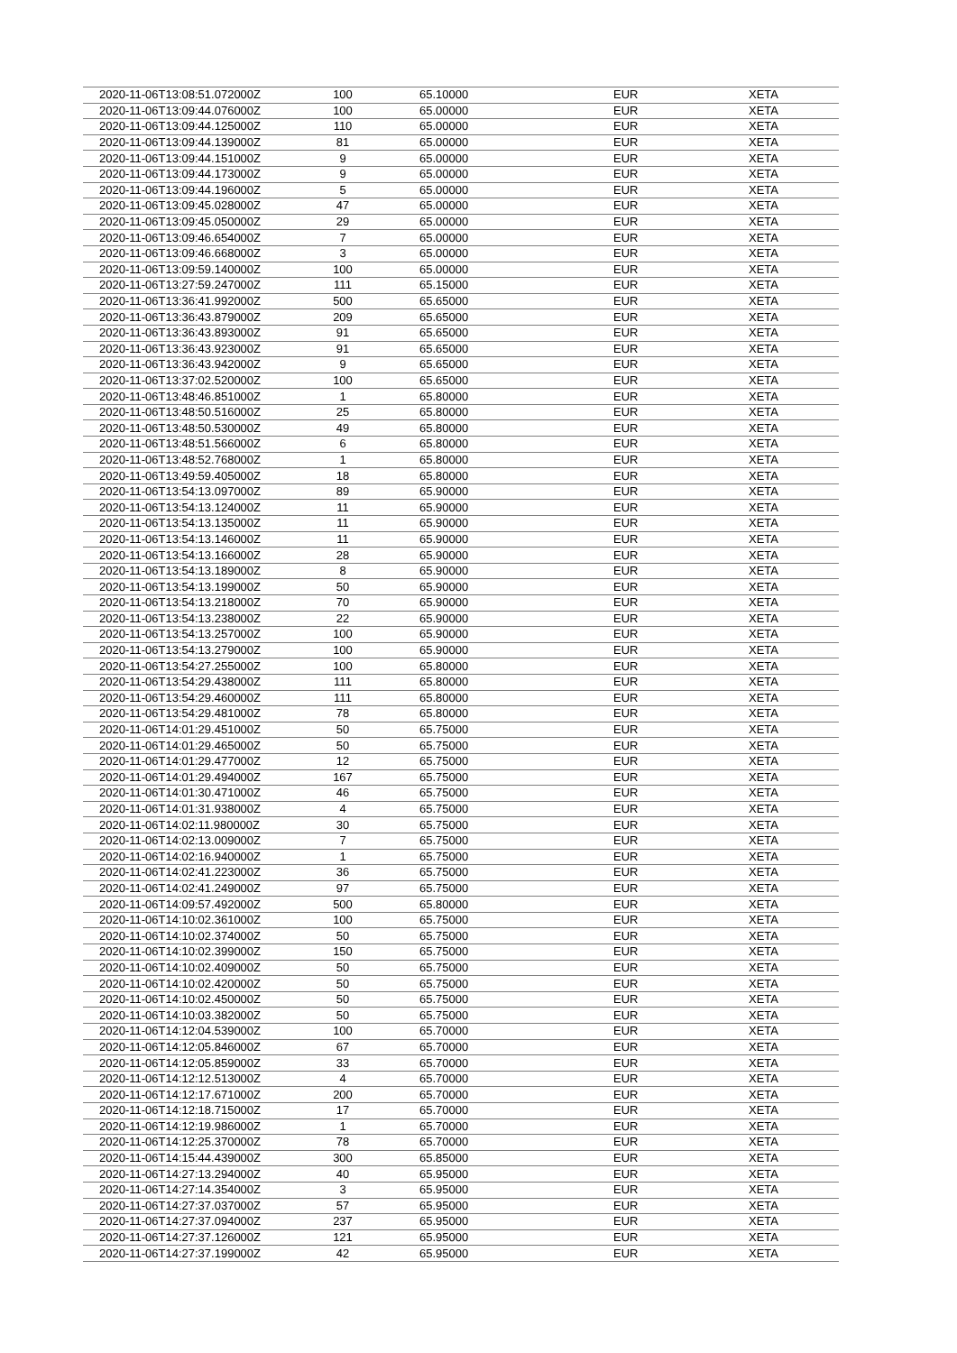| 2020-11-06T13:08:51.072000Z | 100 | 65.10000 | EUR | XETA |
| 2020-11-06T13:09:44.076000Z | 100 | 65.00000 | EUR | XETA |
| 2020-11-06T13:09:44.125000Z | 110 | 65.00000 | EUR | XETA |
| 2020-11-06T13:09:44.139000Z | 81 | 65.00000 | EUR | XETA |
| 2020-11-06T13:09:44.151000Z | 9 | 65.00000 | EUR | XETA |
| 2020-11-06T13:09:44.173000Z | 9 | 65.00000 | EUR | XETA |
| 2020-11-06T13:09:44.196000Z | 5 | 65.00000 | EUR | XETA |
| 2020-11-06T13:09:45.028000Z | 47 | 65.00000 | EUR | XETA |
| 2020-11-06T13:09:45.050000Z | 29 | 65.00000 | EUR | XETA |
| 2020-11-06T13:09:46.654000Z | 7 | 65.00000 | EUR | XETA |
| 2020-11-06T13:09:46.668000Z | 3 | 65.00000 | EUR | XETA |
| 2020-11-06T13:09:59.140000Z | 100 | 65.00000 | EUR | XETA |
| 2020-11-06T13:27:59.247000Z | 111 | 65.15000 | EUR | XETA |
| 2020-11-06T13:36:41.992000Z | 500 | 65.65000 | EUR | XETA |
| 2020-11-06T13:36:43.879000Z | 209 | 65.65000 | EUR | XETA |
| 2020-11-06T13:36:43.893000Z | 91 | 65.65000 | EUR | XETA |
| 2020-11-06T13:36:43.923000Z | 91 | 65.65000 | EUR | XETA |
| 2020-11-06T13:36:43.942000Z | 9 | 65.65000 | EUR | XETA |
| 2020-11-06T13:37:02.520000Z | 100 | 65.65000 | EUR | XETA |
| 2020-11-06T13:48:46.851000Z | 1 | 65.80000 | EUR | XETA |
| 2020-11-06T13:48:50.516000Z | 25 | 65.80000 | EUR | XETA |
| 2020-11-06T13:48:50.530000Z | 49 | 65.80000 | EUR | XETA |
| 2020-11-06T13:48:51.566000Z | 6 | 65.80000 | EUR | XETA |
| 2020-11-06T13:48:52.768000Z | 1 | 65.80000 | EUR | XETA |
| 2020-11-06T13:49:59.405000Z | 18 | 65.80000 | EUR | XETA |
| 2020-11-06T13:54:13.097000Z | 89 | 65.90000 | EUR | XETA |
| 2020-11-06T13:54:13.124000Z | 11 | 65.90000 | EUR | XETA |
| 2020-11-06T13:54:13.135000Z | 11 | 65.90000 | EUR | XETA |
| 2020-11-06T13:54:13.146000Z | 11 | 65.90000 | EUR | XETA |
| 2020-11-06T13:54:13.166000Z | 28 | 65.90000 | EUR | XETA |
| 2020-11-06T13:54:13.189000Z | 8 | 65.90000 | EUR | XETA |
| 2020-11-06T13:54:13.199000Z | 50 | 65.90000 | EUR | XETA |
| 2020-11-06T13:54:13.218000Z | 70 | 65.90000 | EUR | XETA |
| 2020-11-06T13:54:13.238000Z | 22 | 65.90000 | EUR | XETA |
| 2020-11-06T13:54:13.257000Z | 100 | 65.90000 | EUR | XETA |
| 2020-11-06T13:54:13.279000Z | 100 | 65.90000 | EUR | XETA |
| 2020-11-06T13:54:27.255000Z | 100 | 65.80000 | EUR | XETA |
| 2020-11-06T13:54:29.438000Z | 111 | 65.80000 | EUR | XETA |
| 2020-11-06T13:54:29.460000Z | 111 | 65.80000 | EUR | XETA |
| 2020-11-06T13:54:29.481000Z | 78 | 65.80000 | EUR | XETA |
| 2020-11-06T14:01:29.451000Z | 50 | 65.75000 | EUR | XETA |
| 2020-11-06T14:01:29.465000Z | 50 | 65.75000 | EUR | XETA |
| 2020-11-06T14:01:29.477000Z | 12 | 65.75000 | EUR | XETA |
| 2020-11-06T14:01:29.494000Z | 167 | 65.75000 | EUR | XETA |
| 2020-11-06T14:01:30.471000Z | 46 | 65.75000 | EUR | XETA |
| 2020-11-06T14:01:31.938000Z | 4 | 65.75000 | EUR | XETA |
| 2020-11-06T14:02:11.980000Z | 30 | 65.75000 | EUR | XETA |
| 2020-11-06T14:02:13.009000Z | 7 | 65.75000 | EUR | XETA |
| 2020-11-06T14:02:16.940000Z | 1 | 65.75000 | EUR | XETA |
| 2020-11-06T14:02:41.223000Z | 36 | 65.75000 | EUR | XETA |
| 2020-11-06T14:02:41.249000Z | 97 | 65.75000 | EUR | XETA |
| 2020-11-06T14:09:57.492000Z | 500 | 65.80000 | EUR | XETA |
| 2020-11-06T14:10:02.361000Z | 100 | 65.75000 | EUR | XETA |
| 2020-11-06T14:10:02.374000Z | 50 | 65.75000 | EUR | XETA |
| 2020-11-06T14:10:02.399000Z | 150 | 65.75000 | EUR | XETA |
| 2020-11-06T14:10:02.409000Z | 50 | 65.75000 | EUR | XETA |
| 2020-11-06T14:10:02.420000Z | 50 | 65.75000 | EUR | XETA |
| 2020-11-06T14:10:02.450000Z | 50 | 65.75000 | EUR | XETA |
| 2020-11-06T14:10:03.382000Z | 50 | 65.75000 | EUR | XETA |
| 2020-11-06T14:12:04.539000Z | 100 | 65.70000 | EUR | XETA |
| 2020-11-06T14:12:05.846000Z | 67 | 65.70000 | EUR | XETA |
| 2020-11-06T14:12:05.859000Z | 33 | 65.70000 | EUR | XETA |
| 2020-11-06T14:12:12.513000Z | 4 | 65.70000 | EUR | XETA |
| 2020-11-06T14:12:17.671000Z | 200 | 65.70000 | EUR | XETA |
| 2020-11-06T14:12:18.715000Z | 17 | 65.70000 | EUR | XETA |
| 2020-11-06T14:12:19.986000Z | 1 | 65.70000 | EUR | XETA |
| 2020-11-06T14:12:25.370000Z | 78 | 65.70000 | EUR | XETA |
| 2020-11-06T14:15:44.439000Z | 300 | 65.85000 | EUR | XETA |
| 2020-11-06T14:27:13.294000Z | 40 | 65.95000 | EUR | XETA |
| 2020-11-06T14:27:14.354000Z | 3 | 65.95000 | EUR | XETA |
| 2020-11-06T14:27:37.037000Z | 57 | 65.95000 | EUR | XETA |
| 2020-11-06T14:27:37.094000Z | 237 | 65.95000 | EUR | XETA |
| 2020-11-06T14:27:37.126000Z | 121 | 65.95000 | EUR | XETA |
| 2020-11-06T14:27:37.199000Z | 42 | 65.95000 | EUR | XETA |